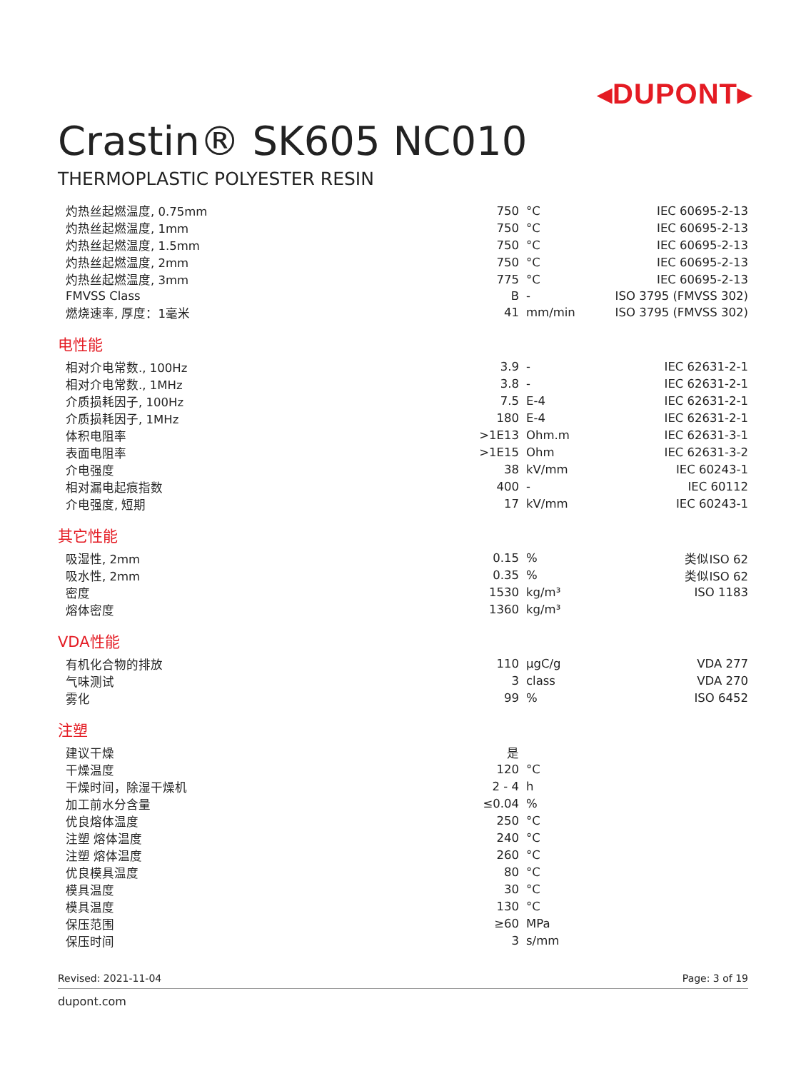◂DUPONT▸
Crastin® SK605 NC010
THERMOPLASTIC POLYESTER RESIN
| 灼热丝起燃温度, 0.75mm | 750 | °C | IEC 60695-2-13 |
| 灼热丝起燃温度, 1mm | 750 | °C | IEC 60695-2-13 |
| 灼热丝起燃温度, 1.5mm | 750 | °C | IEC 60695-2-13 |
| 灼热丝起燃温度, 2mm | 750 | °C | IEC 60695-2-13 |
| 灼热丝起燃温度, 3mm | 775 | °C | IEC 60695-2-13 |
| FMVSS Class | B | - | ISO 3795 (FMVSS 302) |
| 燃烧速率, 厚度：1毫米 | 41 | mm/min | ISO 3795 (FMVSS 302) |
电性能
| 相对介电常数., 100Hz | 3.9 | - | IEC 62631-2-1 |
| 相对介电常数., 1MHz | 3.8 | - | IEC 62631-2-1 |
| 介质损耗因子, 100Hz | 7.5 | E-4 | IEC 62631-2-1 |
| 介质损耗因子, 1MHz | 180 | E-4 | IEC 62631-2-1 |
| 体积电阻率 | >1E13 | Ohm.m | IEC 62631-3-1 |
| 表面电阻率 | >1E15 | Ohm | IEC 62631-3-2 |
| 介电强度 | 38 | kV/mm | IEC 60243-1 |
| 相对漏电起痕指数 | 400 | - | IEC 60112 |
| 介电强度, 短期 | 17 | kV/mm | IEC 60243-1 |
其它性能
| 吸湿性, 2mm | 0.15 | % | 类似ISO 62 |
| 吸水性, 2mm | 0.35 | % | 类似ISO 62 |
| 密度 | 1530 | kg/m³ | ISO 1183 |
| 熔体密度 | 1360 | kg/m³ | |
VDA性能
| 有机化合物的排放 | 110 | µgC/g | VDA 277 |
| 气味测试 | 3 | class | VDA 270 |
| 雾化 | 99 | % | ISO 6452 |
注塑
| 建议干燥 | 是 | | |
| 干燥温度 | 120 | °C | |
| 干燥时间，除湿干燥机 | 2 - 4 | h | |
| 加工前水分含量 | ≤0.04 | % | |
| 优良熔体温度 | 250 | °C | |
| 注塑 熔体温度 | 240 | °C | |
| 注塑 熔体温度 | 260 | °C | |
| 优良模具温度 | 80 | °C | |
| 模具温度 | 30 | °C | |
| 模具温度 | 130 | °C | |
| 保压范围 | ≥60 | MPa | |
| 保压时间 | 3 | s/mm | |
Revised: 2021-11-04 Page: 3 of 19
dupont.com